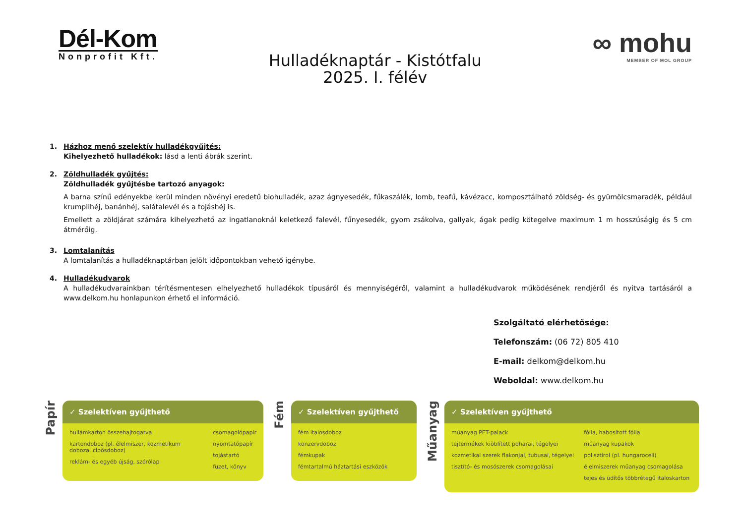Dél-Kom
Nonprofit Kft.
Hulladéknaptár - Kistótfalu
2025. I. félév
∞ mohu
MEMBER OF MOL GROUP
1. Házhoz menő szelektív hulladékgyűjtés:
Kihelyezhető hulladékok: lásd a lenti ábrák szerint.
2. Zöldhulladék gyűjtés:
Zöldhulladék gyűjtésbe tartozó anyagok:
A barna színű edényekbe kerül minden növényi eredetű biohulladék, azaz ágnyesedék, fűkaszálék, lomb, teafű, kávézacc, komposztálható zöldség- és gyümölcsmaradék, például krumplihéj, banánhéj, salátalevél és a tojáshéj is.
Emellett a zöldjárat számára kihelyezhető az ingatlanoknál keletkező falevél, fűnyesedék, gyom zsákolva, gallyak, ágak pedig kötegelve maximum 1 m hosszúságig és 5 cm átmérőig.
3. Lomtalanítás
A lomtalanítás a hulladéknaptárban jelölt időpontokban vehető igénybe.
4. Hulladékudvarok
A hulladékudvarainkban térítésmentesen elhelyezhető hulladékok típusáról és mennyiségéről, valamint a hulladékudvarok működésének rendjéről és nyitva tartásáról a www.delkom.hu honlapunkon érhető el információ.
Szolgáltató elérhetősége:
Telefonszám: (06 72) 805 410
E-mail: delkom@delkom.hu
Weboldal: www.delkom.hu
Papír
✓ Szelektíven gyűjthető
hullámkarton összehajtogatva
kartondoboz (pl. élelmiszer, kozmetikum doboza, cipősdoboz)
reklám- és egyéb újság, szórólap
csomagolópapír
nyomtatópapír
tojástartó
füzet, könyv
Fém
✓ Szelektíven gyűjthető
fém italosdoboz
konzervdoboz
fémkupak
fémtartalmú háztartási eszközök
Műanyag
✓ Szelektíven gyűjthető
műanyag PET-palack
tejtermékek kiöblített poharai, tégelyei
kozmetikai szerek flakonjai, tubusai, tégelyei
tisztító- és mosószerek csomagolásai
fólia, habosított fólia
műanyag kupakok
polisztirol (pl. hungarocell)
élelmiszerek műanyag csomagolása
tejes és üdítős többrétegű italoskarton